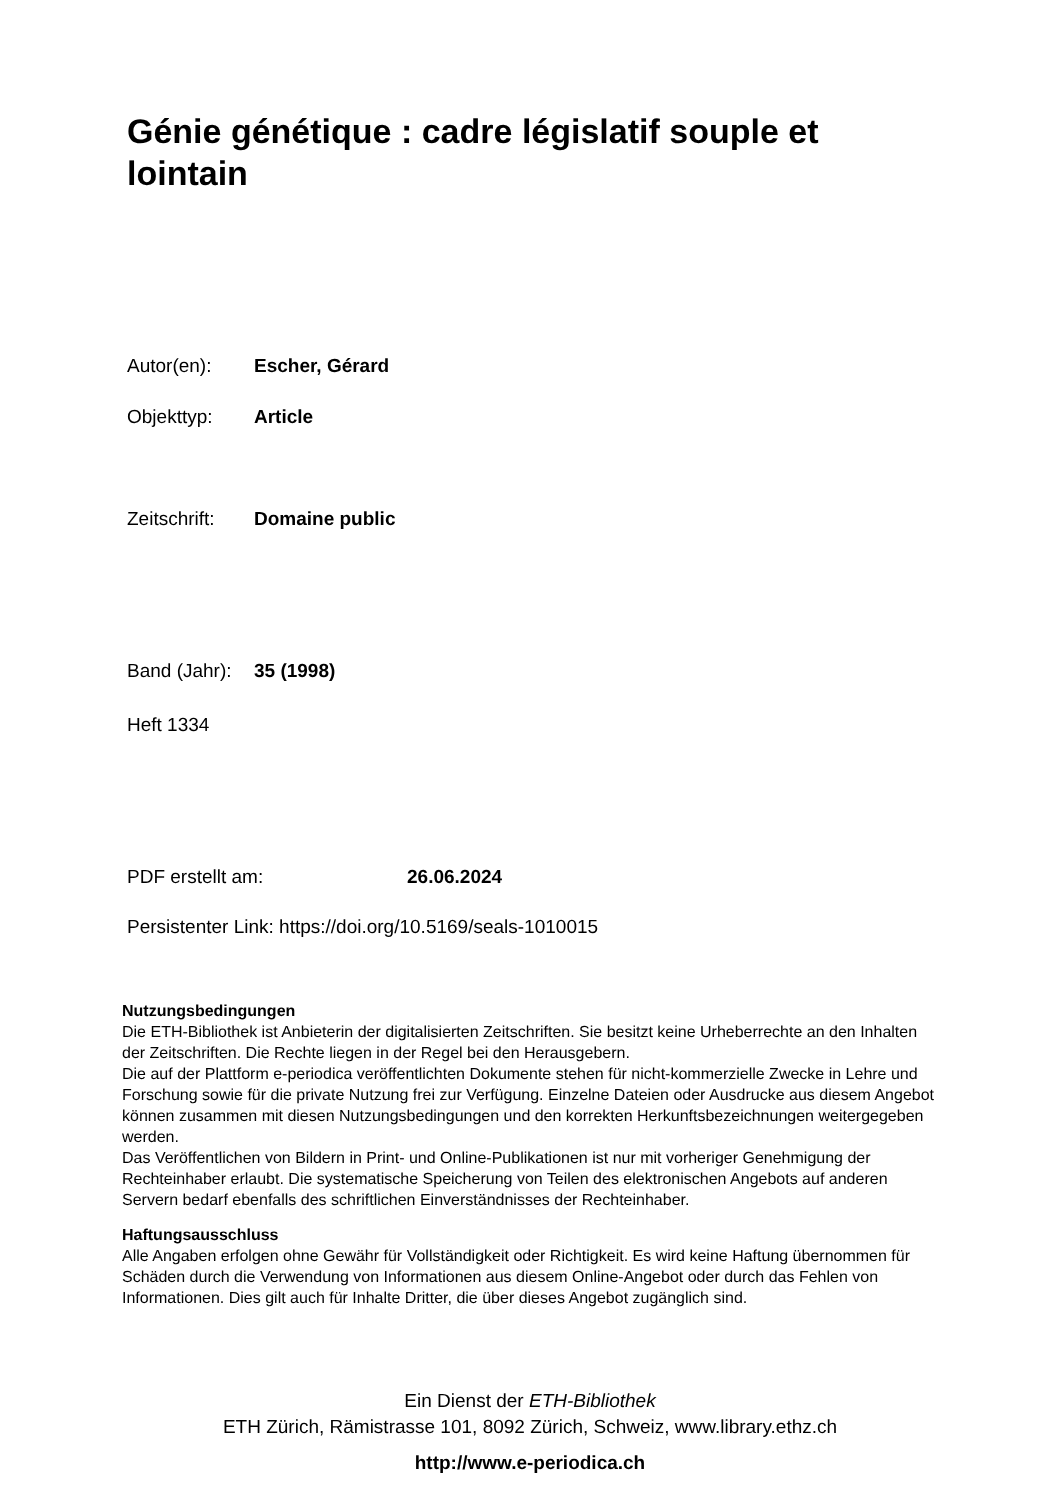Génie génétique : cadre législatif souple et lointain
Autor(en): Escher, Gérard
Objekttyp: Article
Zeitschrift: Domaine public
Band (Jahr): 35 (1998)
Heft 1334
PDF erstellt am: 26.06.2024
Persistenter Link: https://doi.org/10.5169/seals-1010015
Nutzungsbedingungen
Die ETH-Bibliothek ist Anbieterin der digitalisierten Zeitschriften. Sie besitzt keine Urheberrechte an den Inhalten der Zeitschriften. Die Rechte liegen in der Regel bei den Herausgebern.
Die auf der Plattform e-periodica veröffentlichten Dokumente stehen für nicht-kommerzielle Zwecke in Lehre und Forschung sowie für die private Nutzung frei zur Verfügung. Einzelne Dateien oder Ausdrucke aus diesem Angebot können zusammen mit diesen Nutzungsbedingungen und den korrekten Herkunftsbezeichnungen weitergegeben werden.
Das Veröffentlichen von Bildern in Print- und Online-Publikationen ist nur mit vorheriger Genehmigung der Rechteinhaber erlaubt. Die systematische Speicherung von Teilen des elektronischen Angebots auf anderen Servern bedarf ebenfalls des schriftlichen Einverständnisses der Rechteinhaber.
Haftungsausschluss
Alle Angaben erfolgen ohne Gewähr für Vollständigkeit oder Richtigkeit. Es wird keine Haftung übernommen für Schäden durch die Verwendung von Informationen aus diesem Online-Angebot oder durch das Fehlen von Informationen. Dies gilt auch für Inhalte Dritter, die über dieses Angebot zugänglich sind.
Ein Dienst der ETH-Bibliothek
ETH Zürich, Rämistrasse 101, 8092 Zürich, Schweiz, www.library.ethz.ch
http://www.e-periodica.ch